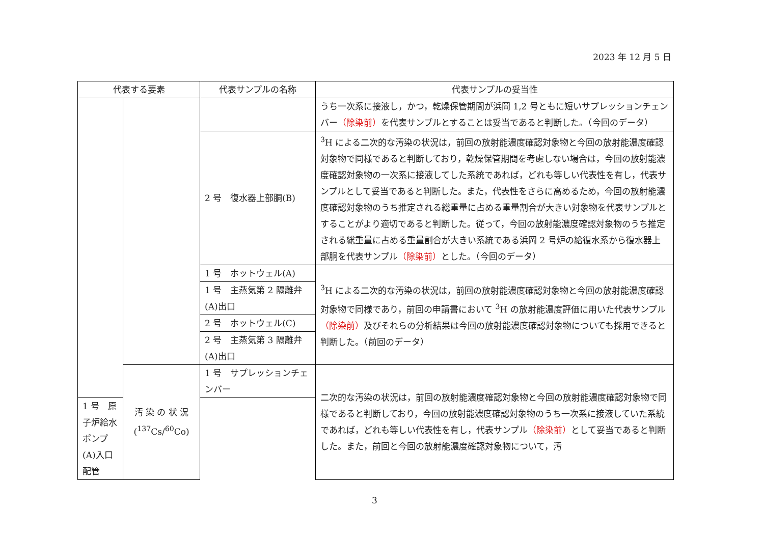2023 年 12 月 5 日
| 代表する要素 | | 代表サンプルの名称 | 代表サンプルの妥当性 |
| --- | --- | --- | --- |
| | | | うち一次系に接液し，かつ，乾燥保管期間が浜岡 1,2 号ともに短いサプレッションチェンバー （除染前） を代表サンプルとすることは妥当であると判断した。（今回のデータ） |
| | | 2 号 復水器上部胴(B) | <sup>3</sup>H による二次的な汚染の状況は，前回の放射能濃度確認対象物と今回の放射能濃度確認対象物で同様であると判断しており，乾燥保管期間を考慮しない場合は，今回の放射能濃度確認対象物の一次系に接液してした系統であれば，どれも等しい代表性を有し，代表サンプルとして妥当であると判断した。また，代表性をさらに高めるため，今回の放射能濃度確認対象物のうち推定される総重量に占める重量割合が大きい対象物を代表サンプルとすることがより適切であると判断した。従って，今回の放射能濃度確認対象物のうち推定される総重量に占める重量割合が大きい系統である浜岡 2 号炉の給復水系から復水器上部胴を代表サンプル （除染前） とした。（今回のデータ） |
| | | 1 号 ホットウェル(A) | <sup>3</sup>H による二次的な汚染の状況は，前回の放射能濃度確認対象物と今回の放射能濃度確認対象物で同様であり，前回の申請書において <sup>3</sup>H の放射能濃度評価に用いた代表サンプル （除染前） 及びそれらの分析結果は今回の放射能濃度確認対象物についても採用できると判断した。（前回のデータ） |
| | | 1 号 主蒸気第 2 隔離弁(A)出口 | |
| | | 2 号 ホットウェル(C) | |
| | | 2 号 主蒸気第 3 隔離弁(A)出口 | |
| | 汚 染 の 状 況 (<sup>137</sup>Cs/<sup>60</sup>Co) | 1 号 サプレッションチェンバー | 二次的な汚染の状況は，前回の放射能濃度確認対象物と今回の放射能濃度確認対象物で同様であると判断しており，今回の放射能濃度確認対象物のうち一次系に接液していた系統であれば，どれも等しい代表性を有し，代表サンプル （除染前） として妥当であると判断した。また，前回と今回の放射能濃度確認対象物について，汚 |
| | | 1 号 原子炉給水ポンプ(A)入口配管 | |
3